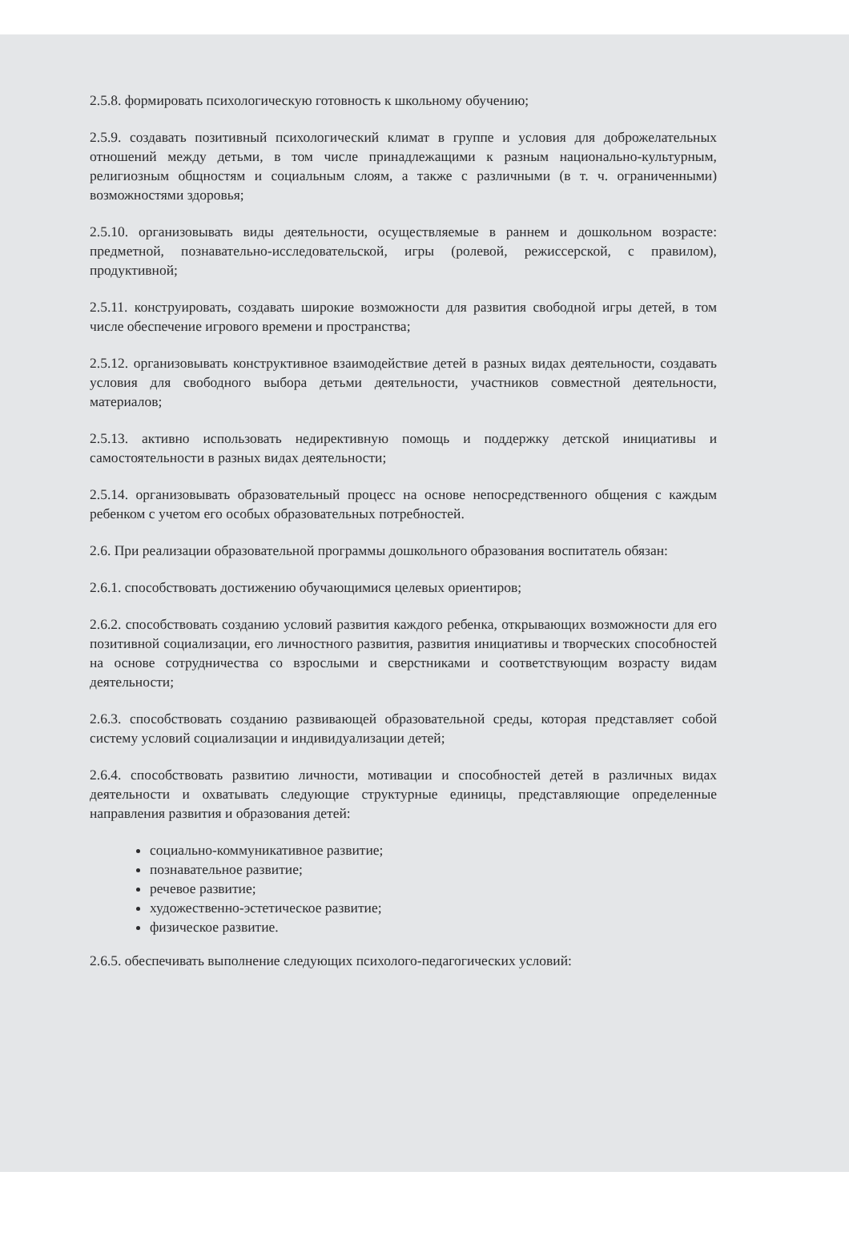2.5.8. формировать психологическую готовность к школьному обучению;
2.5.9. создавать позитивный психологический климат в группе и условия для доброжелательных отношений между детьми, в том числе принадлежащими к разным национально-культурным, религиозным общностям и социальным слоям, а также с различными (в т. ч. ограниченными) возможностями здоровья;
2.5.10. организовывать виды деятельности, осуществляемые в раннем и дошкольном возрасте: предметной, познавательно-исследовательской, игры (ролевой, режиссерской, с правилом), продуктивной;
2.5.11. конструировать, создавать широкие возможности для развития свободной игры детей, в том числе обеспечение игрового времени и пространства;
2.5.12. организовывать конструктивное взаимодействие детей в разных видах деятельности, создавать условия для свободного выбора детьми деятельности, участников совместной деятельности, материалов;
2.5.13. активно использовать недирективную помощь и поддержку детской инициативы и самостоятельности в разных видах деятельности;
2.5.14. организовывать образовательный процесс на основе непосредственного общения с каждым ребенком с учетом его особых образовательных потребностей.
2.6. При реализации образовательной программы дошкольного образования воспитатель обязан:
2.6.1. способствовать достижению обучающимися целевых ориентиров;
2.6.2. способствовать созданию условий развития каждого ребенка, открывающих возможности для его позитивной социализации, его личностного развития, развития инициативы и творческих способностей на основе сотрудничества со взрослыми и сверстниками и соответствующим возрасту видам деятельности;
2.6.3. способствовать созданию развивающей образовательной среды, которая представляет собой систему условий социализации и индивидуализации детей;
2.6.4. способствовать развитию личности, мотивации и способностей детей в различных видах деятельности и охватывать следующие структурные единицы, представляющие определенные направления развития и образования детей:
социально-коммуникативное развитие;
познавательное развитие;
речевое развитие;
художественно-эстетическое развитие;
физическое развитие.
2.6.5. обеспечивать выполнение следующих психолого-педагогических условий: